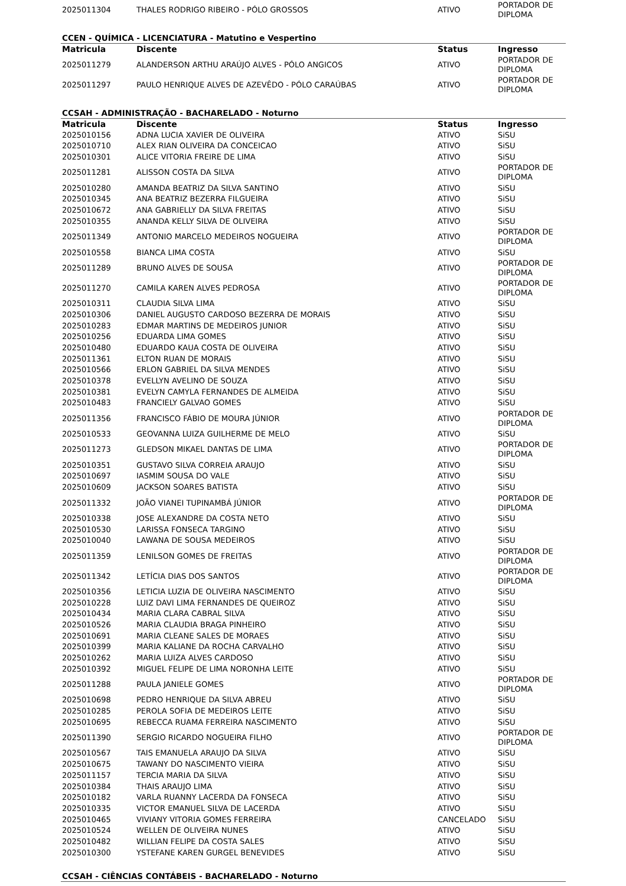| 2025011304 | THALES RODRIGO RIBEIRO - PÓLO GROSSOS | ATIVO | PORTADOR DE DIPLOMA |
CCEN - QUÍMICA - LICENCIATURA - Matutino e Vespertino
| Matricula | Discente | Status | Ingresso |
| --- | --- | --- | --- |
| 2025011279 | ALANDERSON ARTHU ARAÚJO ALVES - PÓLO ANGICOS | ATIVO | PORTADOR DE DIPLOMA |
| 2025011297 | PAULO HENRIQUE ALVES DE AZEVÊDO - PÓLO CARAÚBAS | ATIVO | PORTADOR DE DIPLOMA |
CCSAH - ADMINISTRAÇÃO - BACHARELADO - Noturno
| Matricula | Discente | Status | Ingresso |
| --- | --- | --- | --- |
| 2025010156 | ADNA LUCIA XAVIER DE OLIVEIRA | ATIVO | SiSU |
| 2025010710 | ALEX RIAN OLIVEIRA DA CONCEICAO | ATIVO | SiSU |
| 2025010301 | ALICE VITORIA FREIRE DE LIMA | ATIVO | SiSU |
| 2025011281 | ALISSON COSTA DA SILVA | ATIVO | PORTADOR DE DIPLOMA |
| 2025010280 | AMANDA BEATRIZ DA SILVA SANTINO | ATIVO | SiSU |
| 2025010345 | ANA BEATRIZ BEZERRA FILGUEIRA | ATIVO | SiSU |
| 2025010672 | ANA GABRIELLY DA SILVA FREITAS | ATIVO | SiSU |
| 2025010355 | ANANDA KELLY SILVA DE OLIVEIRA | ATIVO | SiSU |
| 2025011349 | ANTONIO MARCELO MEDEIROS NOGUEIRA | ATIVO | PORTADOR DE DIPLOMA |
| 2025010558 | BIANCA LIMA COSTA | ATIVO | SiSU |
| 2025011289 | BRUNO ALVES DE SOUSA | ATIVO | PORTADOR DE DIPLOMA |
| 2025011270 | CAMILA KAREN ALVES PEDROSA | ATIVO | PORTADOR DE DIPLOMA |
| 2025010311 | CLAUDIA SILVA LIMA | ATIVO | SiSU |
| 2025010306 | DANIEL AUGUSTO CARDOSO BEZERRA DE MORAIS | ATIVO | SiSU |
| 2025010283 | EDMAR MARTINS DE MEDEIROS JUNIOR | ATIVO | SiSU |
| 2025010256 | EDUARDA LIMA GOMES | ATIVO | SiSU |
| 2025010480 | EDUARDO KAUA COSTA DE OLIVEIRA | ATIVO | SiSU |
| 2025011361 | ELTON RUAN DE MORAIS | ATIVO | SiSU |
| 2025010566 | ERLON GABRIEL DA SILVA MENDES | ATIVO | SiSU |
| 2025010378 | EVELLYN AVELINO DE SOUZA | ATIVO | SiSU |
| 2025010381 | EVELYN CAMYLA FERNANDES DE ALMEIDA | ATIVO | SiSU |
| 2025010483 | FRANCIELY GALVAO GOMES | ATIVO | SiSU |
| 2025011356 | FRANCISCO FÁBIO DE MOURA JÚNIOR | ATIVO | PORTADOR DE DIPLOMA |
| 2025010533 | GEOVANNA LUIZA GUILHERME DE MELO | ATIVO | SiSU |
| 2025011273 | GLEDSON MIKAEL DANTAS DE LIMA | ATIVO | PORTADOR DE DIPLOMA |
| 2025010351 | GUSTAVO SILVA CORREIA ARAUJO | ATIVO | SiSU |
| 2025010697 | IASMIM SOUSA DO VALE | ATIVO | SiSU |
| 2025010609 | JACKSON SOARES BATISTA | ATIVO | SiSU |
| 2025011332 | JOÃO VIANEI TUPINAMBÁ JÚNIOR | ATIVO | PORTADOR DE DIPLOMA |
| 2025010338 | JOSE ALEXANDRE DA COSTA NETO | ATIVO | SiSU |
| 2025010530 | LARISSA FONSECA TARGINO | ATIVO | SiSU |
| 2025010040 | LAWANA DE SOUSA MEDEIROS | ATIVO | SiSU |
| 2025011359 | LENILSON GOMES DE FREITAS | ATIVO | PORTADOR DE DIPLOMA |
| 2025011342 | LETÍCIA DIAS DOS SANTOS | ATIVO | PORTADOR DE DIPLOMA |
| 2025010356 | LETICIA LUZIA DE OLIVEIRA NASCIMENTO | ATIVO | SiSU |
| 2025010228 | LUIZ DAVI LIMA FERNANDES DE QUEIROZ | ATIVO | SiSU |
| 2025010434 | MARIA CLARA CABRAL SILVA | ATIVO | SiSU |
| 2025010526 | MARIA CLAUDIA BRAGA PINHEIRO | ATIVO | SiSU |
| 2025010691 | MARIA CLEANE SALES DE MORAES | ATIVO | SiSU |
| 2025010399 | MARIA KALIANE DA ROCHA CARVALHO | ATIVO | SiSU |
| 2025010262 | MARIA LUIZA ALVES CARDOSO | ATIVO | SiSU |
| 2025010392 | MIGUEL FELIPE DE LIMA NORONHA LEITE | ATIVO | SiSU |
| 2025011288 | PAULA JANIELE GOMES | ATIVO | PORTADOR DE DIPLOMA |
| 2025010698 | PEDRO HENRIQUE DA SILVA ABREU | ATIVO | SiSU |
| 2025010285 | PEROLA SOFIA DE MEDEIROS LEITE | ATIVO | SiSU |
| 2025010695 | REBECCA RUAMA FERREIRA NASCIMENTO | ATIVO | SiSU |
| 2025011390 | SERGIO RICARDO NOGUEIRA FILHO | ATIVO | PORTADOR DE DIPLOMA |
| 2025010567 | TAIS EMANUELA ARAUJO DA SILVA | ATIVO | SiSU |
| 2025010675 | TAWANY DO NASCIMENTO VIEIRA | ATIVO | SiSU |
| 2025011157 | TERCIA MARIA DA SILVA | ATIVO | SiSU |
| 2025010384 | THAIS ARAUJO LIMA | ATIVO | SiSU |
| 2025010182 | VARLA RUANNY LACERDA DA FONSECA | ATIVO | SiSU |
| 2025010335 | VICTOR EMANUEL SILVA DE LACERDA | ATIVO | SiSU |
| 2025010465 | VIVIANY VITORIA GOMES FERREIRA | CANCELADO | SiSU |
| 2025010524 | WELLEN DE OLIVEIRA NUNES | ATIVO | SiSU |
| 2025010482 | WILLIAN FELIPE DA COSTA SALES | ATIVO | SiSU |
| 2025010300 | YSTEFANE KAREN GURGEL BENEVIDES | ATIVO | SiSU |
CCSAH - CIÊNCIAS CONTÁBEIS - BACHARELADO - Noturno